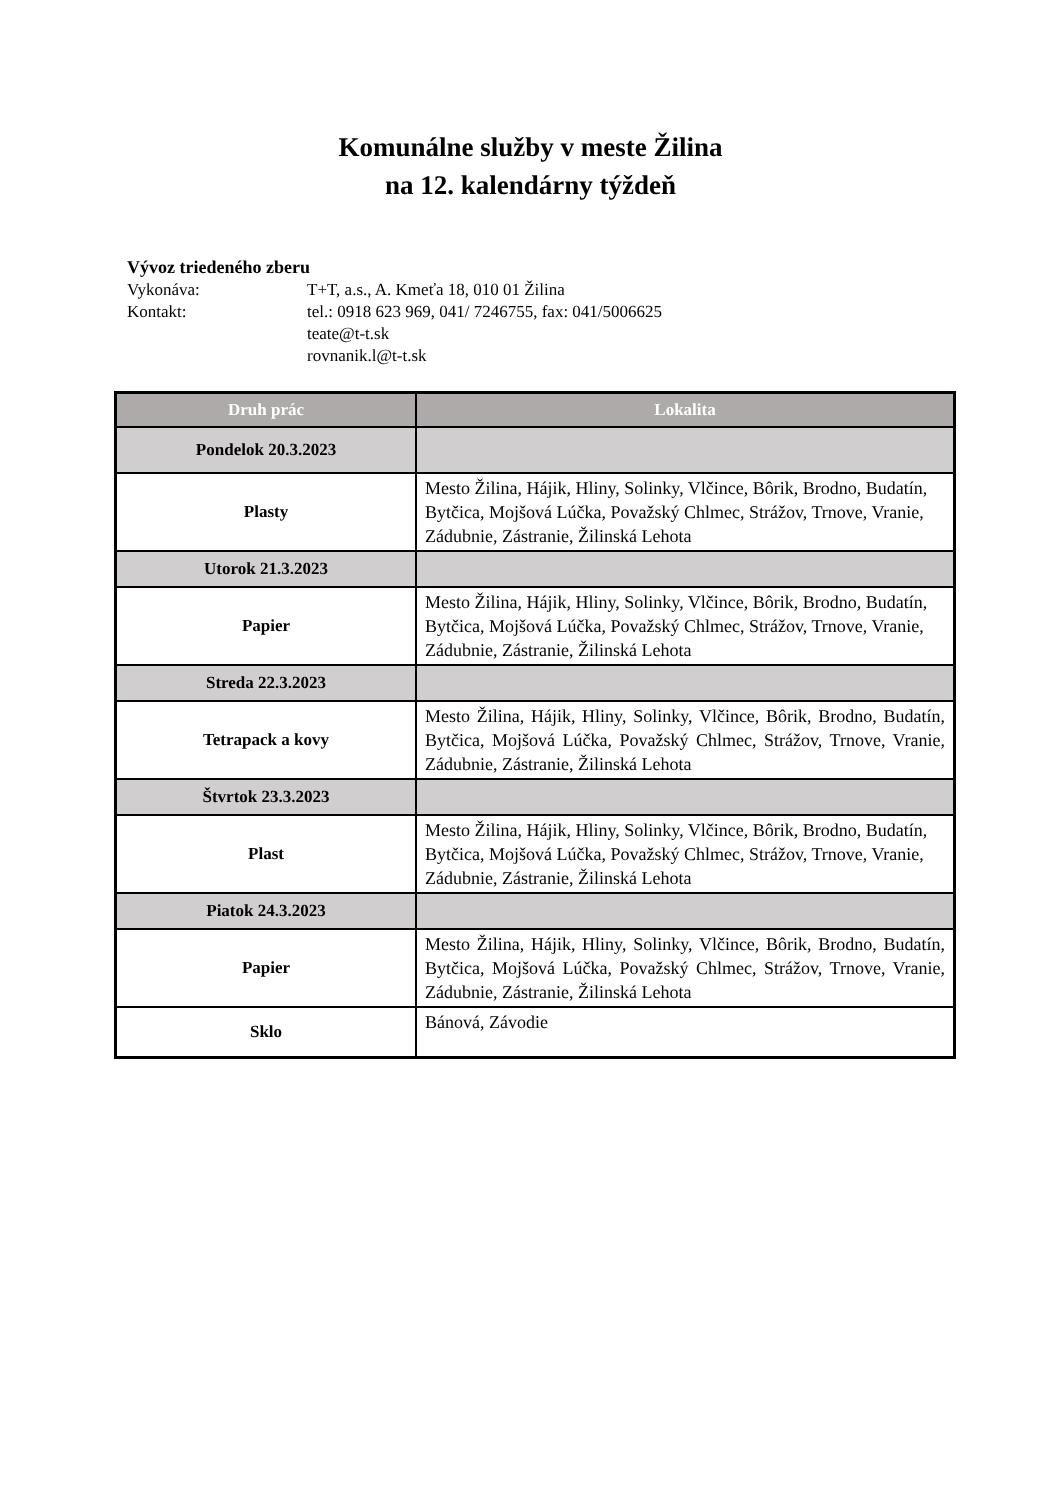Komunálne služby v meste Žilina
na 12. kalendárny týždeň
Vývoz triedeného zberu
Vykonáva: T+T, a.s., A. Kmeťa 18, 010 01 Žilina
Kontakt: tel.: 0918 623 969, 041/ 7246755, fax: 041/5006625
teate@t-t.sk
rovnanik.l@t-t.sk
| Druh prác | Lokalita |
| --- | --- |
| Pondelok 20.3.2023 | |
| Plasty | Mesto Žilina, Hájik, Hliny, Solinky, Vlčince, Bôrik, Brodno, Budatín, Bytčica, Mojšová Lúčka, Považský Chlmec, Strážov, Trnove, Vranie, Zádubnie, Zástranie, Žilinská Lehota |
| Utorok 21.3.2023 | |
| Papier | Mesto Žilina, Hájik, Hliny, Solinky, Vlčince, Bôrik, Brodno, Budatín, Bytčica, Mojšová Lúčka, Považský Chlmec, Strážov, Trnove, Vranie, Zádubnie, Zástranie, Žilinská Lehota |
| Streda 22.3.2023 | |
| Tetrapack a kovy | Mesto Žilina, Hájik, Hliny, Solinky, Vlčince, Bôrik, Brodno, Budatín, Bytčica, Mojšová Lúčka, Považský Chlmec, Strážov, Trnove, Vranie, Zádubnie, Zástranie, Žilinská Lehota |
| Štvrtok 23.3.2023 | |
| Plast | Mesto Žilina, Hájik, Hliny, Solinky, Vlčince, Bôrik, Brodno, Budatín, Bytčica, Mojšová Lúčka, Považský Chlmec, Strážov, Trnove, Vranie, Zádubnie, Zástranie, Žilinská Lehota |
| Piatok 24.3.2023 | |
| Papier | Mesto Žilina, Hájik, Hliny, Solinky, Vlčince, Bôrik, Brodno, Budatín, Bytčica, Mojšová Lúčka, Považský Chlmec, Strážov, Trnove, Vranie, Zádubnie, Zástranie, Žilinská Lehota |
| Sklo | Bánová, Závodie |